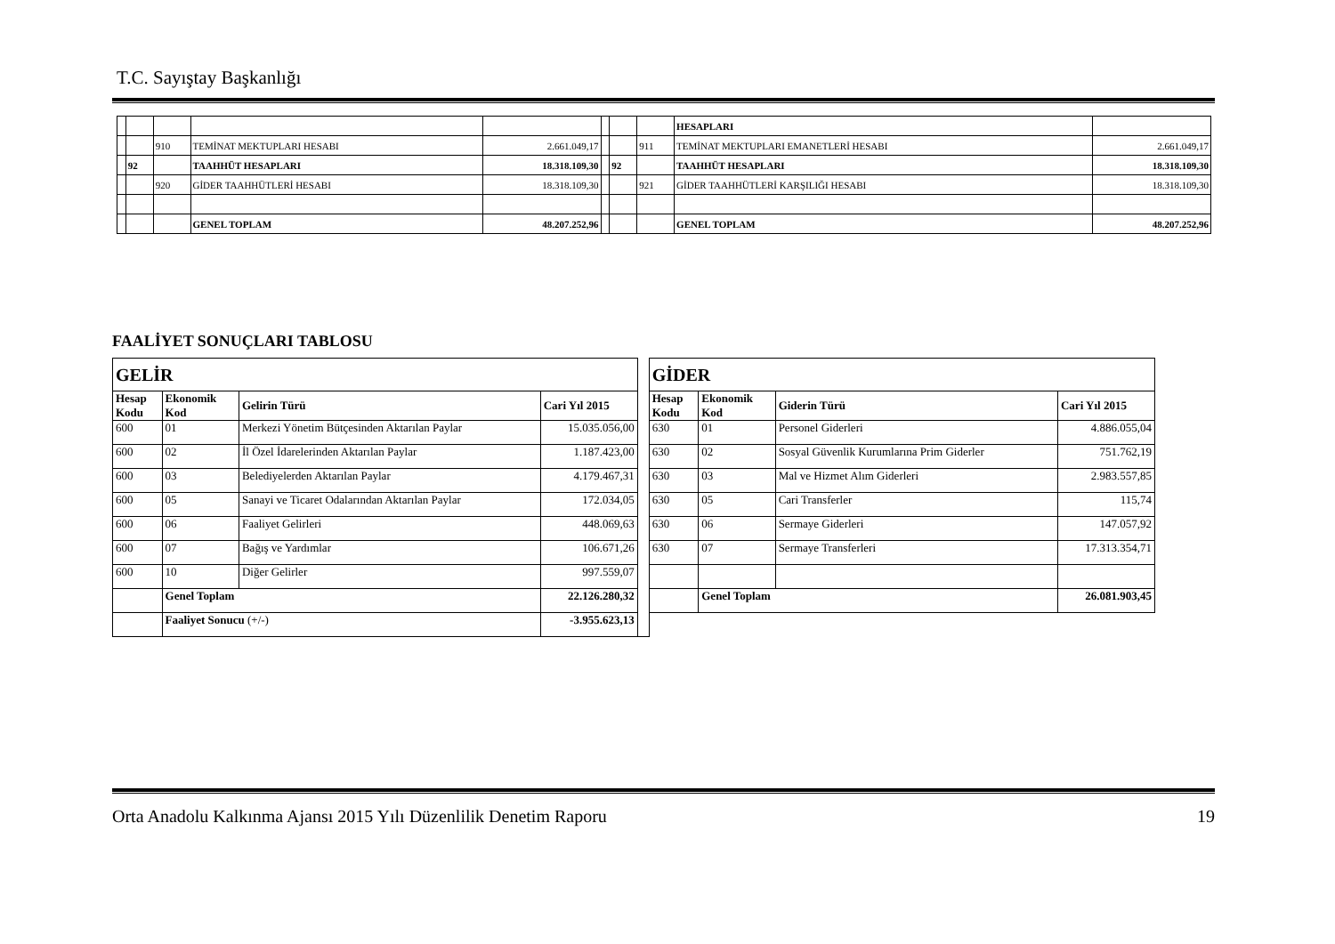T.C. Sayıştay Başkanlığı
| | | | | | | | | HESAPLARI | |
| | | 910 | TEMİNAT MEKTUPLARI HESABI | 2.661.049,17 | | | 911 | TEMİNAT MEKTUPLARI EMANETLERİ HESABI | 2.661.049,17 |
| | 92 | | TAAHHÜT HESAPLARI | 18.318.109,30 | | 92 | | TAAHHÜT HESAPLARI | 18.318.109,30 |
| | | 920 | GİDER TAAHHÜTLERİ HESABI | 18.318.109,30 | | | 921 | GİDER TAAHHÜTLERİ KARŞILIĞI HESABI | 18.318.109,30 |
| | | | GENEL TOPLAM | 48.207.252,96 | | | | GENEL TOPLAM | 48.207.252,96 |
FAALİYET SONUÇLARI TABLOSU
| GELİR | | | | | GİDER | | | |
| Hesap Kodu | Ekonomik Kod | Gelirin Türü | Cari Yıl 2015 | | Hesap Kodu | Ekonomik Kod | Giderin Türü | Cari Yıl 2015 |
| 600 | 01 | Merkezi Yönetim Bütçesinden Aktarılan Paylar | 15.035.056,00 | | 630 | 01 | Personel Giderleri | 4.886.055,04 |
| 600 | 02 | İl Özel İdarelerinden Aktarılan Paylar | 1.187.423,00 | | 630 | 02 | Sosyal Güvenlik Kurumlarına Prim Giderler | 751.762,19 |
| 600 | 03 | Belediyelerden Aktarılan Paylar | 4.179.467,31 | | 630 | 03 | Mal ve Hizmet Alım Giderleri | 2.983.557,85 |
| 600 | 05 | Sanayi ve Ticaret Odalarından Aktarılan Paylar | 172.034,05 | | 630 | 05 | Cari Transferler | 115,74 |
| 600 | 06 | Faaliyet Gelirleri | 448.069,63 | | 630 | 06 | Sermaye Giderleri | 147.057,92 |
| 600 | 07 | Bağış ve Yardımlar | 106.671,26 | | 630 | 07 | Sermaye Transferleri | 17.313.354,71 |
| 600 | 10 | Diğer Gelirler | 997.559,07 | | | | | |
| | Genel Toplam | | 22.126.280,32 | | | Genel Toplam | | 26.081.903,45 |
| | Faaliyet Sonucu (+/-) | | -3.955.623,13 | | | | | |
Orta Anadolu Kalkınma Ajansı 2015 Yılı Düzenlilik Denetim Raporu 19